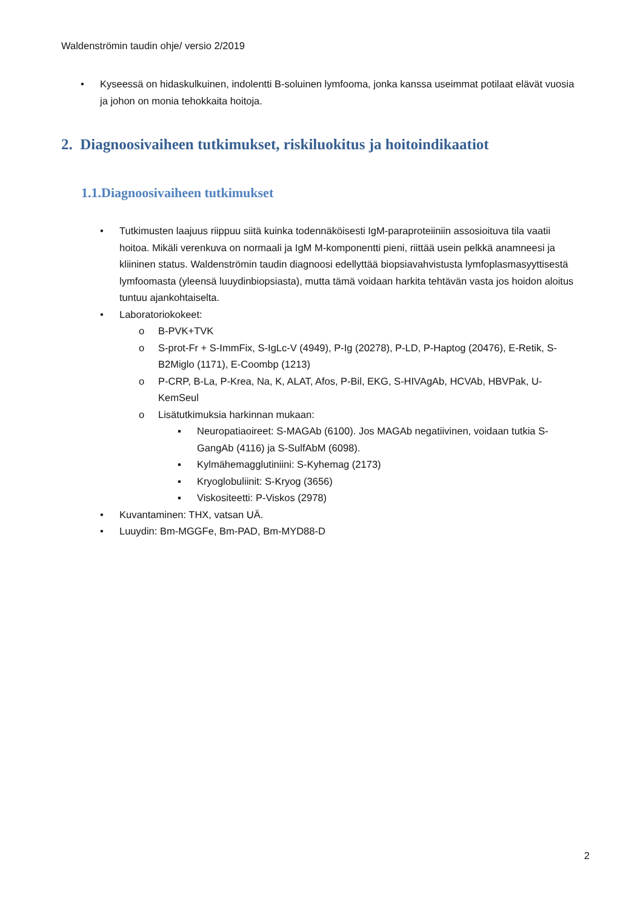Waldenströmin taudin ohje/ versio 2/2019
• Kyseessä on hidaskulkuinen, indolentti B-soluinen lymfooma, jonka kanssa useimmat potilaat elävät vuosia ja johon on monia tehokkaita hoitoja.
2. Diagnoosivaiheen tutkimukset, riskiluokitus ja hoitoindikaatiot
1.1.Diagnoosivaiheen tutkimukset
• Tutkimusten laajuus riippuu siitä kuinka todennäköisesti IgM-paraproteiiniin assosioituva tila vaatii hoitoa. Mikäli verenkuva on normaali ja IgM M-komponentti pieni, riittää usein pelkkä anamneesi ja kliininen status. Waldenströmin taudin diagnoosi edellyttää biopsiavahvistusta lymfoplasmasyyttisestä lymfoomasta (yleensä luuydinbiopsiasta), mutta tämä voidaan harkita tehtävän vasta jos hoidon aloitus tuntuu ajankohtaiselta.
• Laboratoriokokeet:
o B-PVK+TVK
o S-prot-Fr + S-ImmFix, S-IgLc-V (4949), P-Ig (20278), P-LD, P-Haptog (20476), E-Retik, S-B2Miglo (1171), E-Coombp (1213)
o P-CRP, B-La, P-Krea, Na, K, ALAT, Afos, P-Bil, EKG, S-HIVAgAb, HCVAb, HBVPak, U-KemSeul
o Lisätutkimuksia harkinnan mukaan:
▪ Neuropatiaoireet: S-MAGAb (6100). Jos MAGAb negatiivinen, voidaan tutkia S-GangAb (4116) ja S-SulfAbM (6098).
▪ Kylmähemagglutiniini: S-Kyhemag (2173)
▪ Kryoglobuliinit: S-Kryog (3656)
▪ Viskositeetti: P-Viskos (2978)
• Kuvantaminen: THX, vatsan UÄ.
• Luuydin: Bm-MGGFe, Bm-PAD, Bm-MYD88-D
2